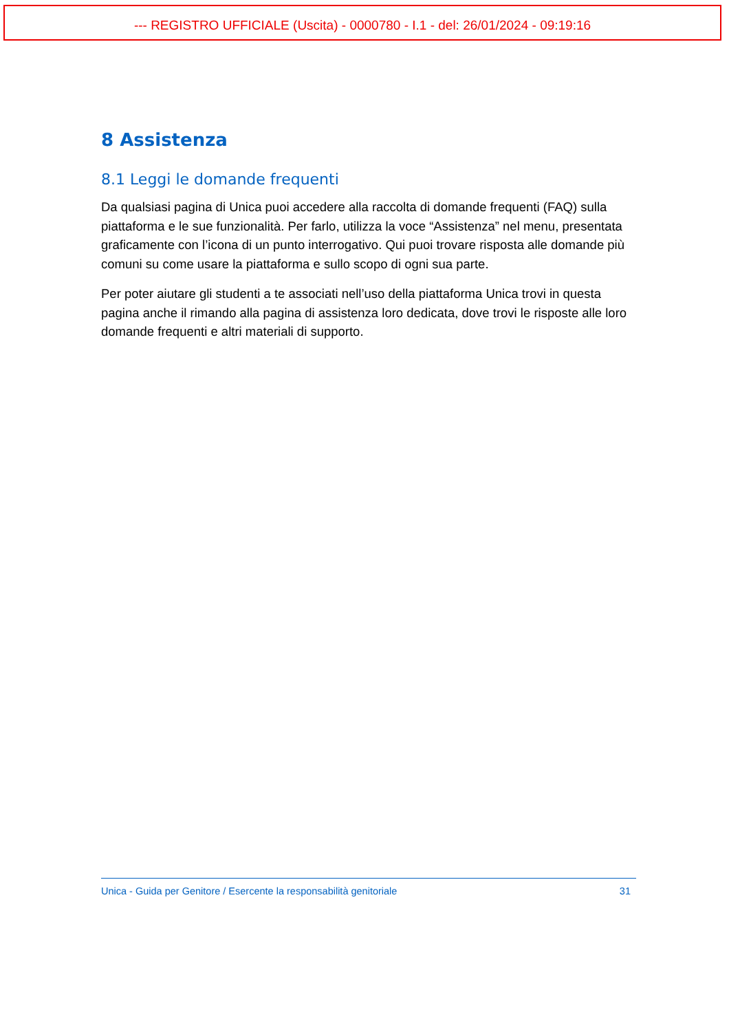--- REGISTRO UFFICIALE (Uscita) - 0000780 - I.1 - del: 26/01/2024 - 09:19:16
8 Assistenza
8.1 Leggi le domande frequenti
Da qualsiasi pagina di Unica puoi accedere alla raccolta di domande frequenti (FAQ) sulla piattaforma e le sue funzionalità. Per farlo, utilizza la voce “Assistenza” nel menu, presentata graficamente con l’icona di un punto interrogativo. Qui puoi trovare risposta alle domande più comuni su come usare la piattaforma e sullo scopo di ogni sua parte.
Per poter aiutare gli studenti a te associati nell’uso della piattaforma Unica trovi in questa pagina anche il rimando alla pagina di assistenza loro dedicata, dove trovi le risposte alle loro domande frequenti e altri materiali di supporto.
Unica - Guida per Genitore / Esercente la responsabilità genitoriale 31